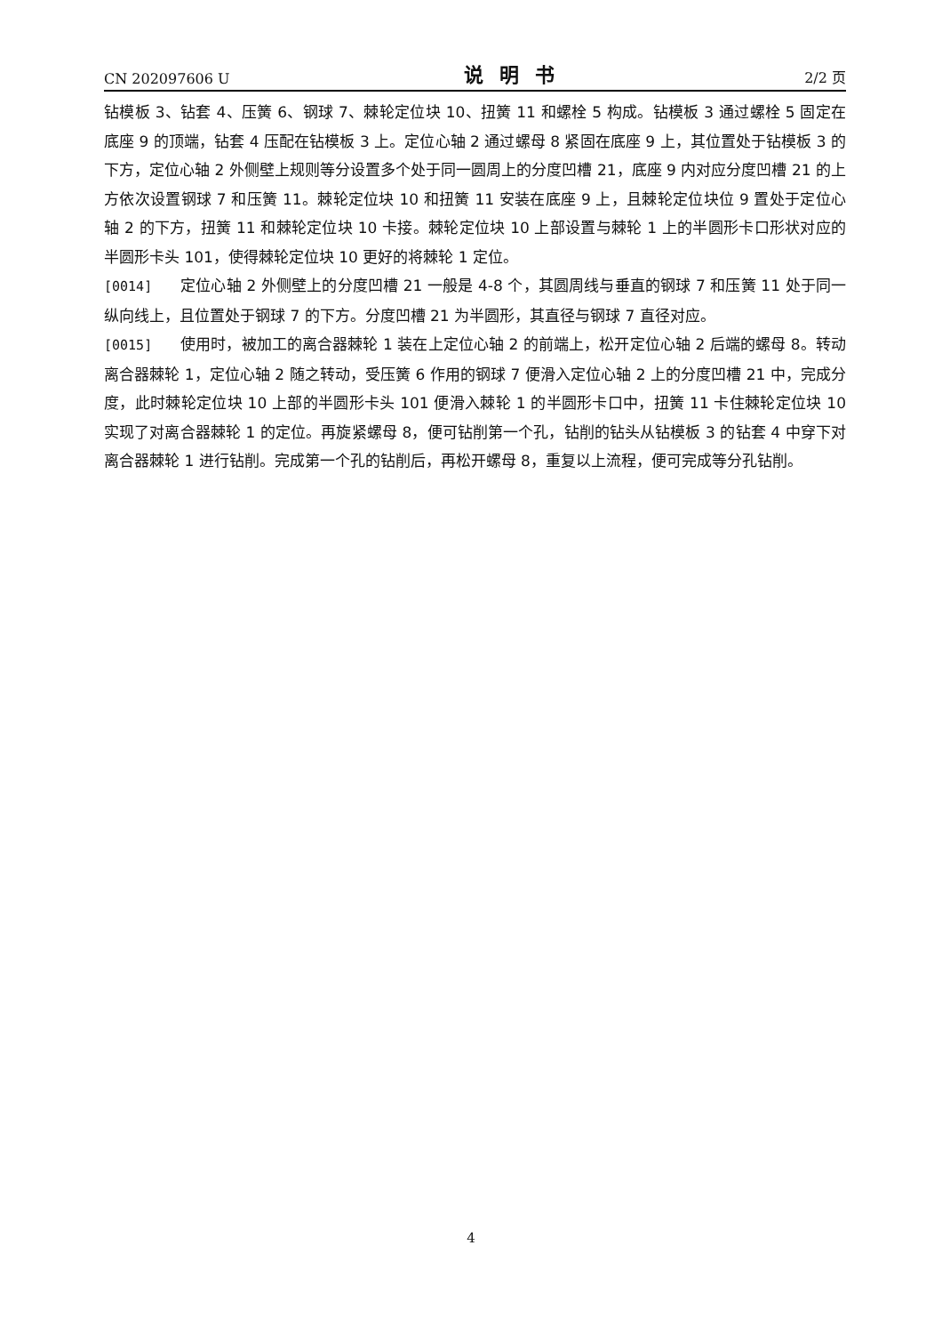CN 202097606 U 说明书 2/2 页
钻模板 3、钻套 4、压簧 6、钢球 7、棘轮定位块 10、扭簧 11 和螺栓 5 构成。钻模板 3 通过螺栓 5 固定在底座 9 的顶端，钻套 4 压配在钻模板 3 上。定位心轴 2 通过螺母 8 紧固在底座 9 上，其位置处于钻模板 3 的下方，定位心轴 2 外侧壁上规则等分设置多个处于同一圆周上的分度凹槽 21，底座 9 内对应分度凹槽 21 的上方依次设置钢球 7 和压簧 11。棘轮定位块 10 和扭簧 11 安装在底座 9 上，且棘轮定位块位 9 置处于定位心轴 2 的下方，扭簧 11 和棘轮定位块 10 卡接。棘轮定位块 10 上部设置与棘轮 1 上的半圆形卡口形状对应的半圆形卡头 101，使得棘轮定位块 10 更好的将棘轮 1 定位。
[0014] 定位心轴 2 外侧壁上的分度凹槽 21 一般是 4-8 个，其圆周线与垂直的钢球 7 和压簧 11 处于同一纵向线上，且位置处于钢球 7 的下方。分度凹槽 21 为半圆形，其直径与钢球 7 直径对应。
[0015] 使用时，被加工的离合器棘轮 1 装在上定位心轴 2 的前端上，松开定位心轴 2 后端的螺母 8。转动离合器棘轮 1，定位心轴 2 随之转动，受压簧 6 作用的钢球 7 便滑入定位心轴 2 上的分度凹槽 21 中，完成分度，此时棘轮定位块 10 上部的半圆形卡头 101 便滑入棘轮 1 的半圆形卡口中，扭簧 11 卡住棘轮定位块 10 实现了对离合器棘轮 1 的定位。再旋紧螺母 8，便可钻削第一个孔，钻削的钻头从钻模板 3 的钻套 4 中穿下对离合器棘轮 1 进行钻削。完成第一个孔的钻削后，再松开螺母 8，重复以上流程，便可完成等分孔钻削。
4